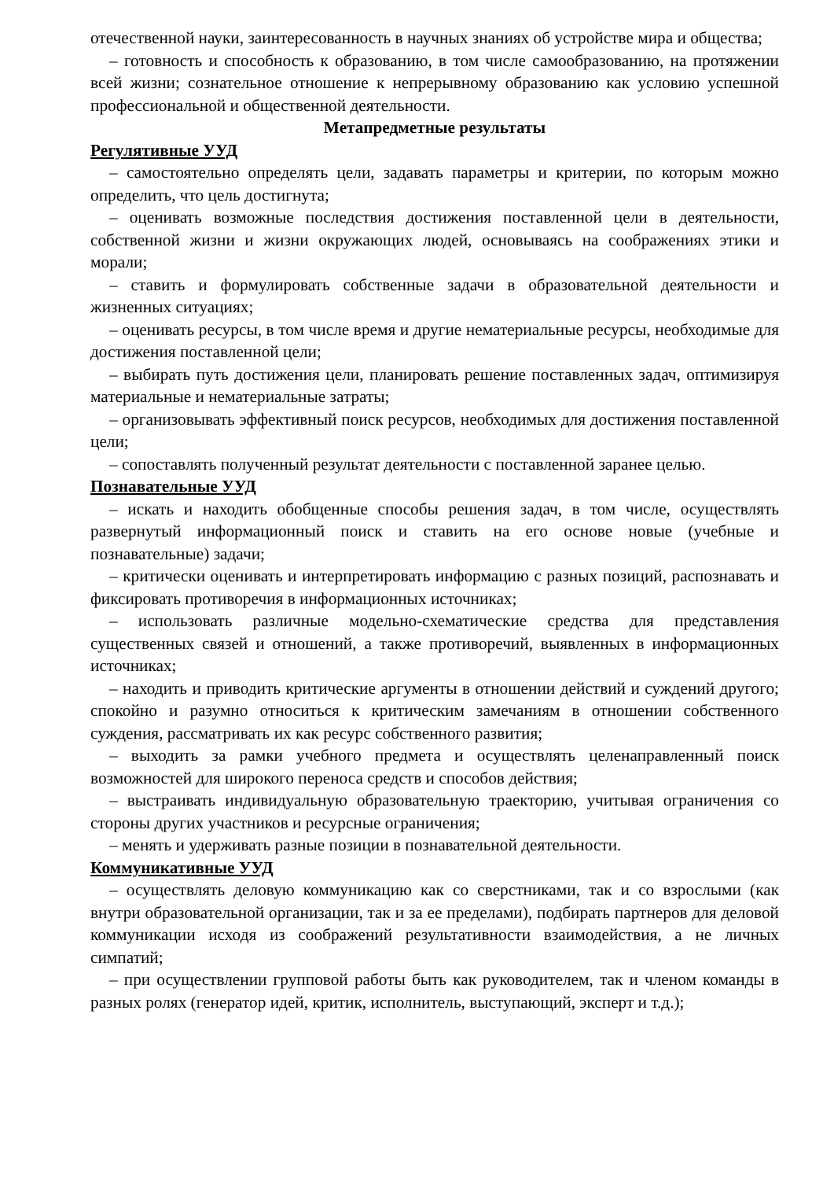отечественной науки, заинтересованность в научных знаниях об устройстве мира и общества;
– готовность и способность к образованию, в том числе самообразованию, на протяжении всей жизни; сознательное отношение к непрерывному образованию как условию успешной профессиональной и общественной деятельности.
Метапредметные результаты
Регулятивные УУД
– самостоятельно определять цели, задавать параметры и критерии, по которым можно определить, что цель достигнута;
– оценивать возможные последствия достижения поставленной цели в деятельности, собственной жизни и жизни окружающих людей, основываясь на соображениях этики и морали;
– ставить и формулировать собственные задачи в образовательной деятельности и жизненных ситуациях;
– оценивать ресурсы, в том числе время и другие нематериальные ресурсы, необходимые для достижения поставленной цели;
– выбирать путь достижения цели, планировать решение поставленных задач, оптимизируя материальные и нематериальные затраты;
– организовывать эффективный поиск ресурсов, необходимых для достижения поставленной цели;
– сопоставлять полученный результат деятельности с поставленной заранее целью.
Познавательные УУД
– искать и находить обобщенные способы решения задач, в том числе, осуществлять развернутый информационный поиск и ставить на его основе новые (учебные и познавательные) задачи;
– критически оценивать и интерпретировать информацию с разных позиций, распознавать и фиксировать противоречия в информационных источниках;
– использовать различные модельно-схематические средства для представления существенных связей и отношений, а также противоречий, выявленных в информационных источниках;
– находить и приводить критические аргументы в отношении действий и суждений другого; спокойно и разумно относиться к критическим замечаниям в отношении собственного суждения, рассматривать их как ресурс собственного развития;
– выходить за рамки учебного предмета и осуществлять целенаправленный поиск возможностей для широкого переноса средств и способов действия;
– выстраивать индивидуальную образовательную траекторию, учитывая ограничения со стороны других участников и ресурсные ограничения;
– менять и удерживать разные позиции в познавательной деятельности.
Коммуникативные УУД
– осуществлять деловую коммуникацию как со сверстниками, так и со взрослыми (как внутри образовательной организации, так и за ее пределами), подбирать партнеров для деловой коммуникации исходя из соображений результативности взаимодействия, а не личных симпатий;
– при осуществлении групповой работы быть как руководителем, так и членом команды в разных ролях (генератор идей, критик, исполнитель, выступающий, эксперт и т.д.);